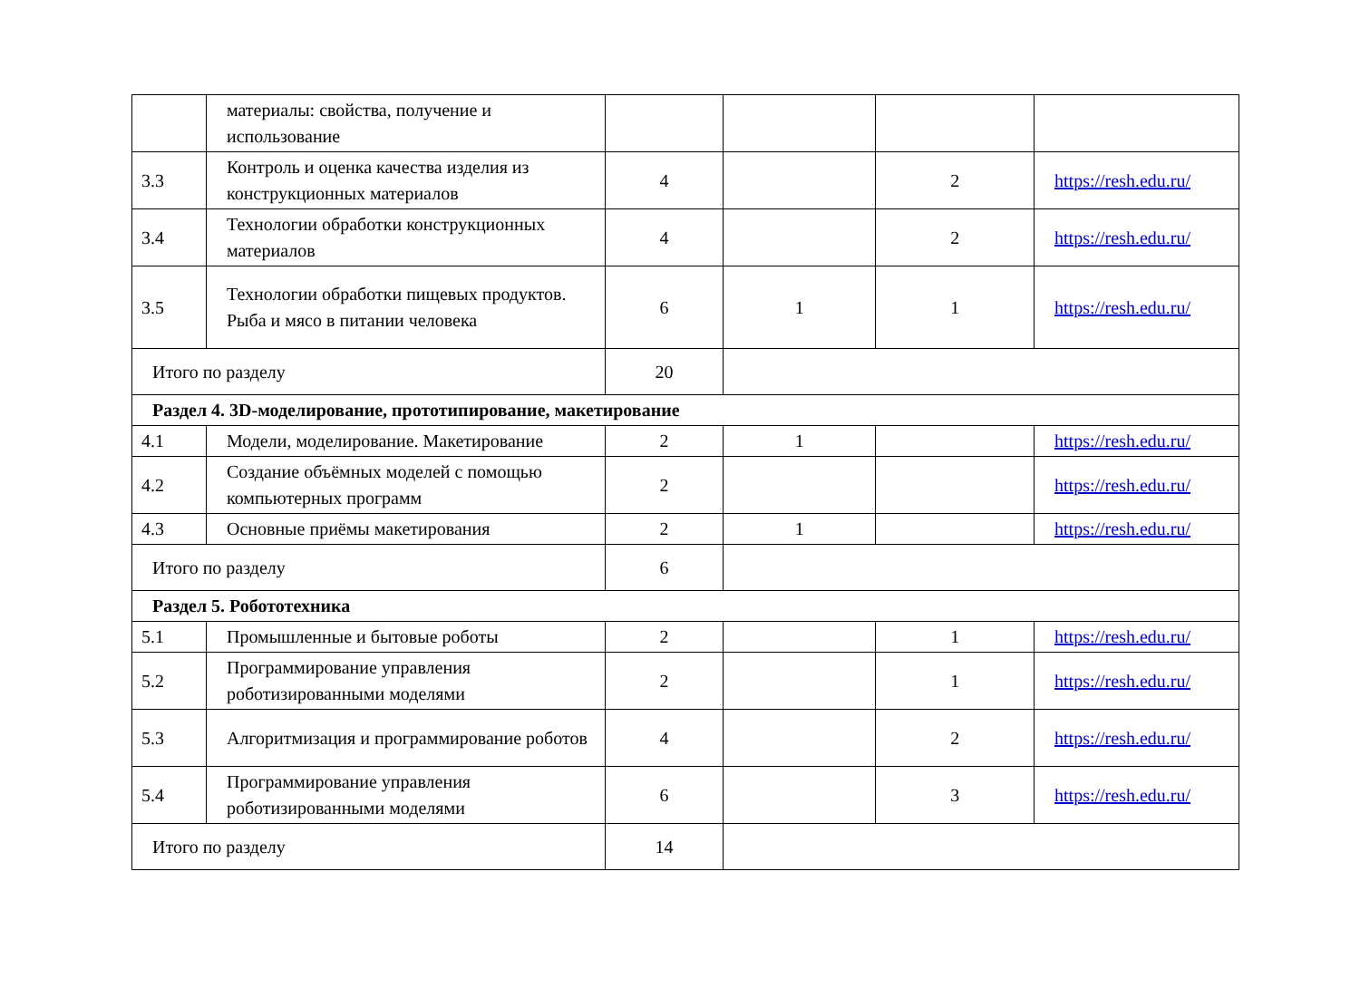| | материалы: свойства, получение и использование | | | | |
| 3.3 | Контроль и оценка качества изделия из конструкционных материалов | 4 | | 2 | https://resh.edu.ru/ |
| 3.4 | Технологии обработки конструкционных материалов | 4 | | 2 | https://resh.edu.ru/ |
| 3.5 | Технологии обработки пищевых продуктов. Рыба и мясо в питании человека | 6 | 1 | 1 | https://resh.edu.ru/ |
| Итого по разделу | | 20 | | | |
| Раздел 4. 3D-моделирование, прототипирование, макетирование | | | | | |
| 4.1 | Модели, моделирование. Макетирование | 2 | 1 | | https://resh.edu.ru/ |
| 4.2 | Создание объёмных моделей с помощью компьютерных программ | 2 | | | https://resh.edu.ru/ |
| 4.3 | Основные приёмы макетирования | 2 | 1 | | https://resh.edu.ru/ |
| Итого по разделу | | 6 | | | |
| Раздел 5. Робототехника | | | | | |
| 5.1 | Промышленные и бытовые роботы | 2 | | 1 | https://resh.edu.ru/ |
| 5.2 | Программирование управления роботизированными моделями | 2 | | 1 | https://resh.edu.ru/ |
| 5.3 | Алгоритмизация и программирование роботов | 4 | | 2 | https://resh.edu.ru/ |
| 5.4 | Программирование управления роботизированными моделями | 6 | | 3 | https://resh.edu.ru/ |
| Итого по разделу | | 14 | | | |